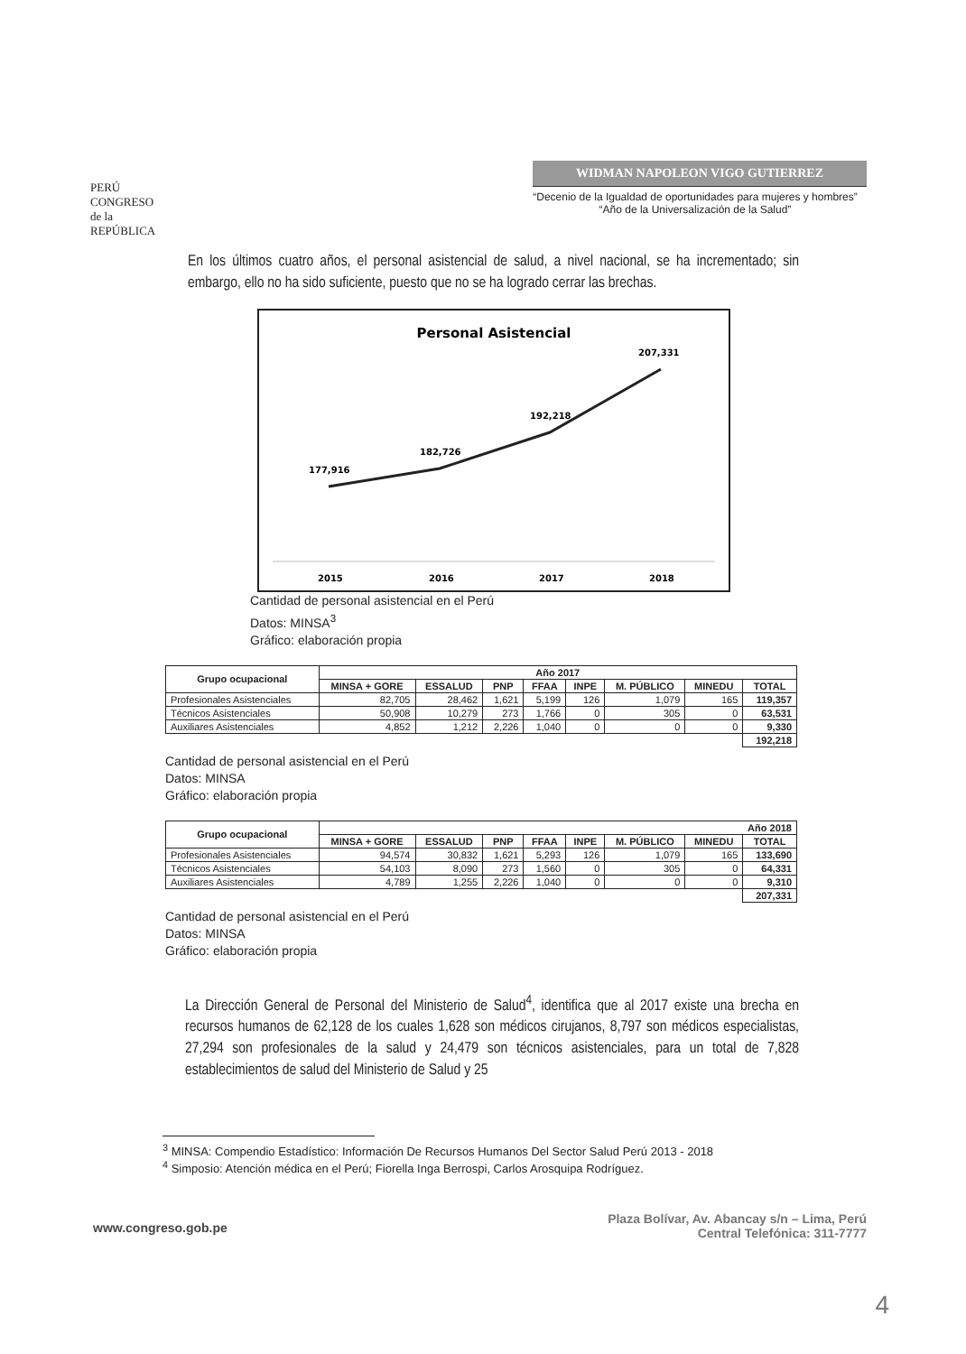PERÚ
CONGRESO
de la
REPÚBLICA
WIDMAN NAPOLEON VIGO GUTIERREZ
“Decenio de la Igualdad de oportunidades para mujeres y hombres”
“Año de la Universalización de la Salud”
En los últimos cuatro años, el personal asistencial de salud, a nivel nacional, se ha incrementado; sin embargo, ello no ha sido suficiente, puesto que no se ha logrado cerrar las brechas.
Personal Asistencial
177,916
182,726
192,218
207,331
2015
2016
2017
2018
Cantidad de personal asistencial en el Perú
Datos: MINSA<sup>3</sup>
Gráfico: elaboración propia
| Grupo ocupacional | Año 2017 | | | | | | | |
| --- | --- | --- | --- | --- | --- | --- | --- | --- |
| | MINSA + GORE | ESSALUD | PNP | FFAA | INPE | M. PÚBLICO | MINEDU | TOTAL |
| Profesionales Asistenciales | 82,705 | 28,462 | 1,621 | 5,199 | 126 | 1,079 | 165 | 119,357 |
| Técnicos Asistenciales | 50,908 | 10,279 | 273 | 1,766 | 0 | 305 | 0 | 63,531 |
| Auxiliares Asistenciales | 4,852 | 1,212 | 2,226 | 1,040 | 0 | 0 | 0 | 9,330 |
| | | | | | | | | 192,218 |
Cantidad de personal asistencial en el Perú
Datos: MINSA
Gráfico: elaboración propia
| Grupo ocupacional | Año 2018 | | | | | | | |
| --- | --- | --- | --- | --- | --- | --- | --- | --- |
| | MINSA + GORE | ESSALUD | PNP | FFAA | INPE | M. PÚBLICO | MINEDU | TOTAL |
| Profesionales Asistenciales | 94,574 | 30,832 | 1,621 | 5,293 | 126 | 1,079 | 165 | 133,690 |
| Técnicos Asistenciales | 54,103 | 8,090 | 273 | 1,560 | 0 | 305 | 0 | 64,331 |
| Auxiliares Asistenciales | 4,789 | 1,255 | 2,226 | 1,040 | 0 | 0 | 0 | 9,310 |
| | | | | | | | | 207,331 |
Cantidad de personal asistencial en el Perú
Datos: MINSA
Gráfico: elaboración propia
La Dirección General de Personal del Ministerio de Salud<sup>4</sup>, identifica que al 2017 existe una brecha en recursos humanos de 62,128 de los cuales 1,628 son médicos cirujanos, 8,797 son médicos especialistas, 27,294 son profesionales de la salud y 24,479 son técnicos asistenciales, para un total de 7,828 establecimientos de salud del Ministerio de Salud y 25
<sup>3</sup> MINSA: Compendio Estadístico: Información De Recursos Humanos Del Sector Salud Perú 2013 - 2018
<sup>4</sup> Simposio: Atención médica en el Perú; Fiorella Inga Berrospi, Carlos Arosquipa Rodríguez.
www.congreso.gob.pe
Plaza Bolívar, Av. Abancay s/n – Lima, Perú
Central Telefónica: 311-7777
4